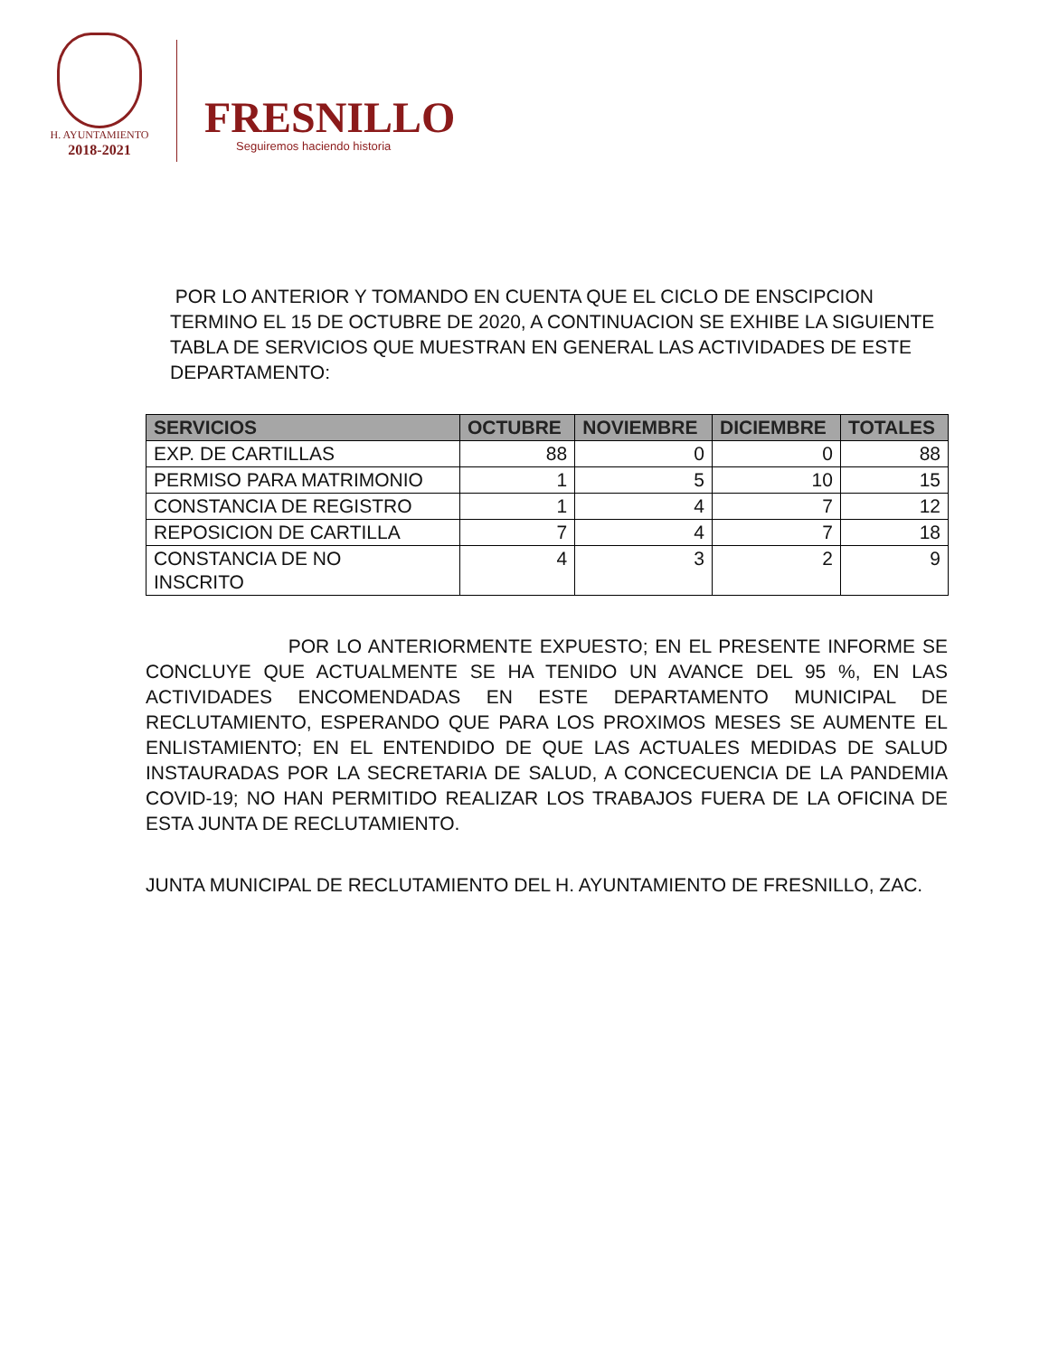H. AYUNTAMIENTO
2018-2021
FRESNILLO
Seguiremos haciendo historia
POR LO ANTERIOR Y TOMANDO EN CUENTA QUE EL CICLO DE ENSCIPCION TERMINO EL 15 DE OCTUBRE DE 2020, A CONTINUACION SE EXHIBE LA SIGUIENTE TABLA DE SERVICIOS QUE MUESTRAN EN GENERAL LAS ACTIVIDADES DE ESTE DEPARTAMENTO:
| SERVICIOS | OCTUBRE | NOVIEMBRE | DICIEMBRE | TOTALES |
| --- | --- | --- | --- | --- |
| EXP. DE CARTILLAS | 88 | 0 | 0 | 88 |
| PERMISO PARA MATRIMONIO | 1 | 5 | 10 | 15 |
| CONSTANCIA DE REGISTRO | 1 | 4 | 7 | 12 |
| REPOSICION DE CARTILLA | 7 | 4 | 7 | 18 |
| CONSTANCIA DE NO INSCRITO | 4 | 3 | 2 | 9 |
POR LO ANTERIORMENTE EXPUESTO; EN EL PRESENTE INFORME SE CONCLUYE QUE ACTUALMENTE SE HA TENIDO UN AVANCE DEL 95 %, EN LAS ACTIVIDADES ENCOMENDADAS EN ESTE DEPARTAMENTO MUNICIPAL DE RECLUTAMIENTO, ESPERANDO QUE PARA LOS PROXIMOS MESES SE AUMENTE EL ENLISTAMIENTO; EN EL ENTENDIDO DE QUE LAS ACTUALES MEDIDAS DE SALUD INSTAURADAS POR LA SECRETARIA DE SALUD, A CONCECUENCIA DE LA PANDEMIA COVID-19; NO HAN PERMITIDO REALIZAR LOS TRABAJOS FUERA DE LA OFICINA DE ESTA JUNTA DE RECLUTAMIENTO.
JUNTA MUNICIPAL DE RECLUTAMIENTO DEL H. AYUNTAMIENTO DE FRESNILLO, ZAC.